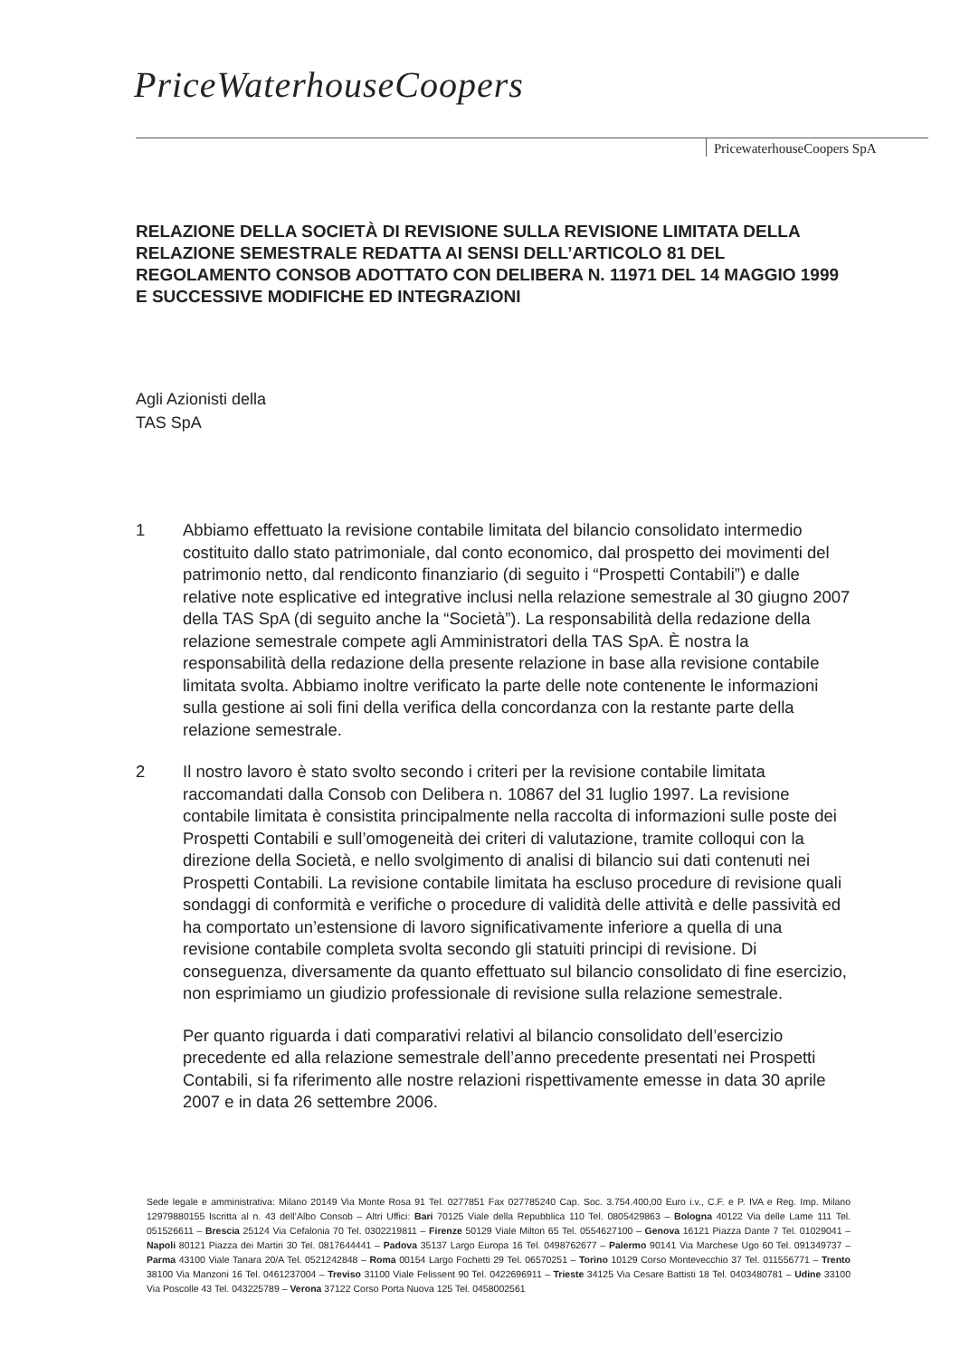PriceWaterhouseCoopers
PricewaterhouseCoopers SpA
RELAZIONE DELLA SOCIETÀ DI REVISIONE SULLA REVISIONE LIMITATA DELLA RELAZIONE SEMESTRALE REDATTA AI SENSI DELL’ARTICOLO 81 DEL REGOLAMENTO CONSOB ADOTTATO CON DELIBERA N. 11971 DEL 14 MAGGIO 1999 E SUCCESSIVE MODIFICHE ED INTEGRAZIONI
Agli Azionisti della
TAS SpA
1 Abbiamo effettuato la revisione contabile limitata del bilancio consolidato intermedio costituito dallo stato patrimoniale, dal conto economico, dal prospetto dei movimenti del patrimonio netto, dal rendiconto finanziario (di seguito i “Prospetti Contabili”) e dalle relative note esplicative ed integrative inclusi nella relazione semestrale al 30 giugno 2007 della TAS SpA (di seguito anche la “Società”). La responsabilità della redazione della relazione semestrale compete agli Amministratori della TAS SpA. È nostra la responsabilità della redazione della presente relazione in base alla revisione contabile limitata svolta. Abbiamo inoltre verificato la parte delle note contenente le informazioni sulla gestione ai soli fini della verifica della concordanza con la restante parte della relazione semestrale.
2 Il nostro lavoro è stato svolto secondo i criteri per la revisione contabile limitata raccomandati dalla Consob con Delibera n. 10867 del 31 luglio 1997. La revisione contabile limitata è consistita principalmente nella raccolta di informazioni sulle poste dei Prospetti Contabili e sull’omogeneità dei criteri di valutazione, tramite colloqui con la direzione della Società, e nello svolgimento di analisi di bilancio sui dati contenuti nei Prospetti Contabili. La revisione contabile limitata ha escluso procedure di revisione quali sondaggi di conformità e verifiche o procedure di validità delle attività e delle passività ed ha comportato un’estensione di lavoro significativamente inferiore a quella di una revisione contabile completa svolta secondo gli statuiti principi di revisione. Di conseguenza, diversamente da quanto effettuato sul bilancio consolidato di fine esercizio, non esprimiamo un giudizio professionale di revisione sulla relazione semestrale.
Per quanto riguarda i dati comparativi relativi al bilancio consolidato dell’esercizio precedente ed alla relazione semestrale dell’anno precedente presentati nei Prospetti Contabili, si fa riferimento alle nostre relazioni rispettivamente emesse in data 30 aprile 2007 e in data 26 settembre 2006.
Sede legale e amministrativa: Milano 20149 Via Monte Rosa 91 Tel. 0277851 Fax 027785240 Cap. Soc. 3.754.400,00 Euro i.v., C.F. e P. IVA e Reg. Imp. Milano 12979880155 Iscritta al n. 43 dell’Albo Consob – Altri Uffici: Bari 70125 Viale della Repubblica 110 Tel. 0805429863 – Bologna 40122 Via delle Lame 111 Tel. 051526611 – Brescia 25124 Via Cefalonia 70 Tel. 0302219811 – Firenze 50129 Viale Milton 65 Tel. 0554627100 – Genova 16121 Piazza Dante 7 Tel. 01029041 – Napoli 80121 Piazza dei Martiri 30 Tel. 0817644441 – Padova 35137 Largo Europa 16 Tel. 0498762677 – Palermo 90141 Via Marchese Ugo 60 Tel. 091349737 – Parma 43100 Viale Tanara 20/A Tel. 0521242848 – Roma 00154 Largo Fochetti 29 Tel. 06570251 – Torino 10129 Corso Montevecchio 37 Tel. 011556771 – Trento 38100 Via Manzoni 16 Tel. 0461237004 – Treviso 31100 Viale Felissent 90 Tel. 0422696911 – Trieste 34125 Via Cesare Battisti 18 Tel. 0403480781 – Udine 33100 Via Poscolle 43 Tel. 043225789 – Verona 37122 Corso Porta Nuova 125 Tel. 0458002561